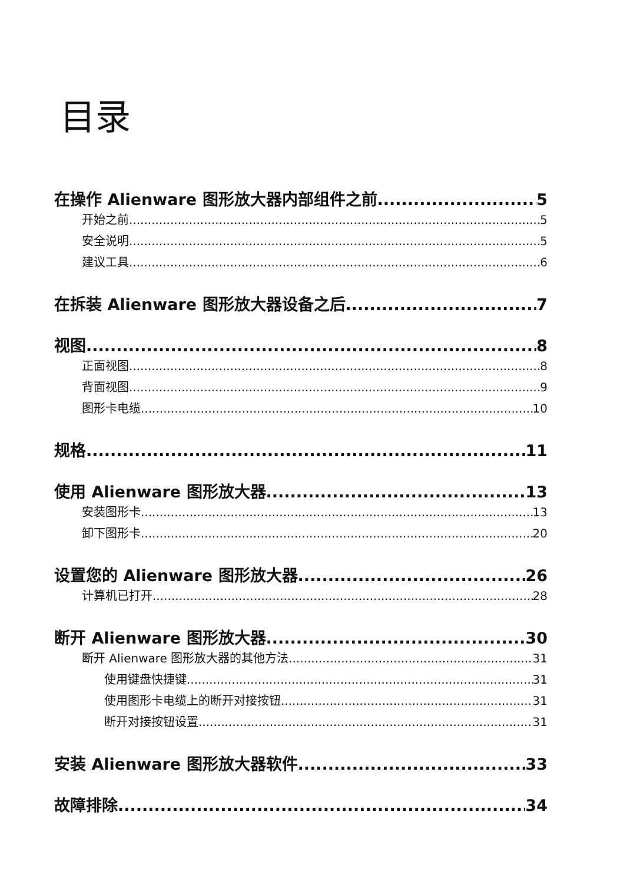目录
在操作 Alienware 图形放大器内部组件之前 5
开始之前 5
安全说明 5
建议工具 6
在拆装 Alienware 图形放大器设备之后 7
视图 8
正面视图 8
背面视图 9
图形卡电缆 10
规格 11
使用 Alienware 图形放大器 13
安装图形卡 13
卸下图形卡 20
设置您的 Alienware 图形放大器 26
计算机已打开 28
断开 Alienware 图形放大器 30
断开 Alienware 图形放大器的其他方法 31
使用键盘快捷键 31
使用图形卡电缆上的断开对接按钮 31
断开对接按钮设置 31
安装 Alienware 图形放大器软件 33
故障排除 34